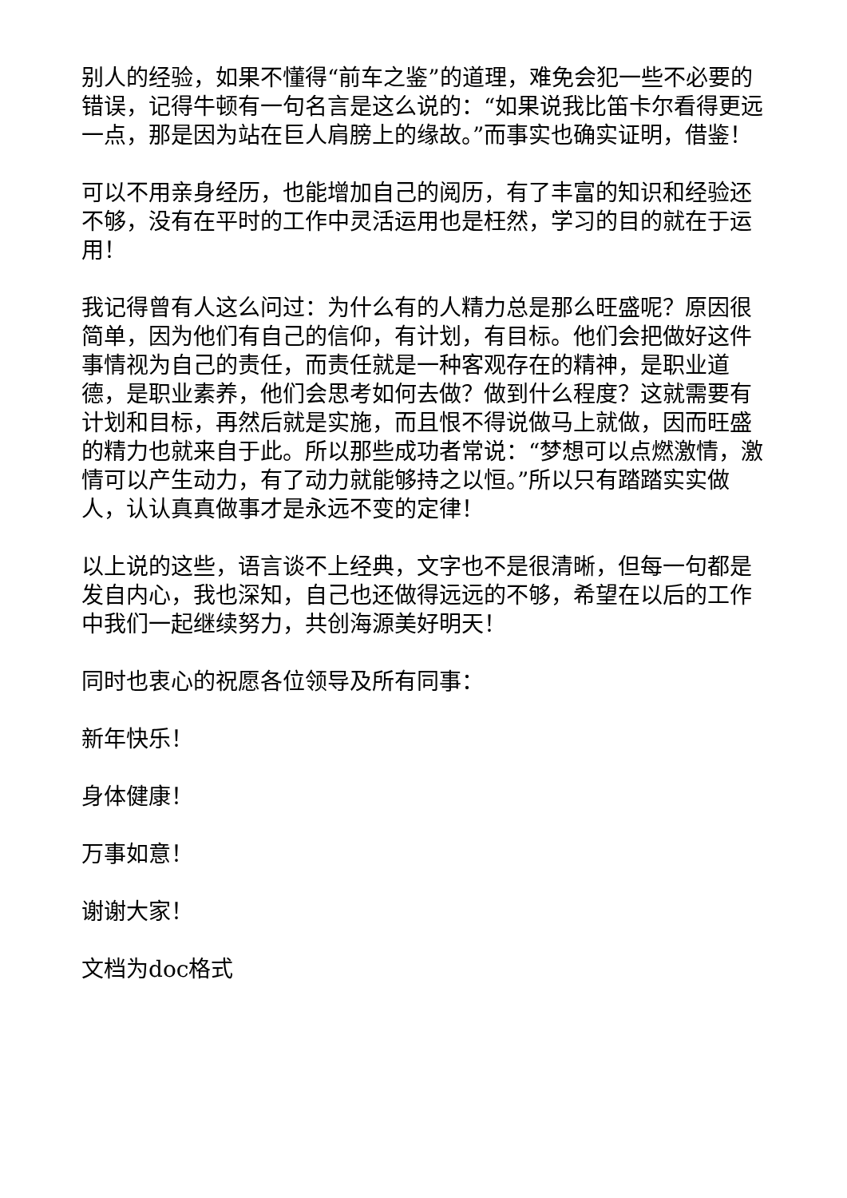别人的经验，如果不懂得“前车之鉴”的道理，难免会犯一些不必要的错误，记得牛顿有一句名言是这么说的：“如果说我比笛卡尔看得更远一点，那是因为站在巨人肩膀上的缘故。”而事实也确实证明，借鉴！
可以不用亲身经历，也能增加自己的阅历，有了丰富的知识和经验还不够，没有在平时的工作中灵活运用也是枉然，学习的目的就在于运用！
我记得曾有人这么问过：为什么有的人精力总是那么旺盛呢？原因很简单，因为他们有自己的信仰，有计划，有目标。他们会把做好这件事情视为自己的责任，而责任就是一种客观存在的精神，是职业道德，是职业素养，他们会思考如何去做？做到什么程度？这就需要有计划和目标，再然后就是实施，而且恨不得说做马上就做，因而旺盛的精力也就来自于此。所以那些成功者常说：“梦想可以点燃激情，激情可以产生动力，有了动力就能够持之以恒。”所以只有踏踏实实做人，认认真真做事才是永远不变的定律！
以上说的这些，语言谈不上经典，文字也不是很清晰，但每一句都是发自内心，我也深知，自己也还做得远远的不够，希望在以后的工作中我们一起继续努力，共创海源美好明天！
同时也衷心的祝愿各位领导及所有同事：
新年快乐！
身体健康！
万事如意！
谢谢大家！
文档为doc格式